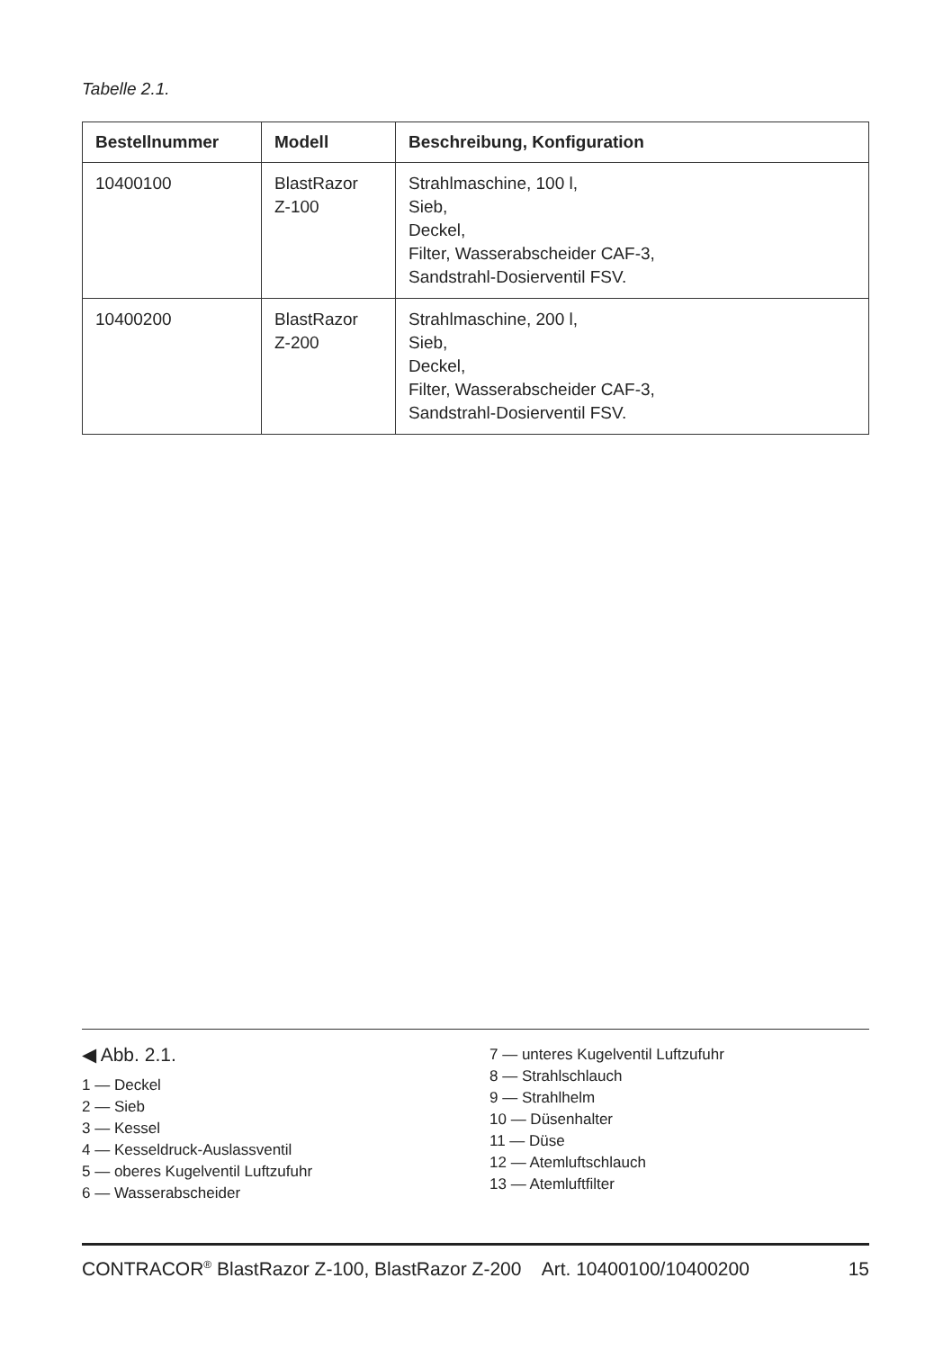Tabelle 2.1.
| Bestellnummer | Modell | Beschreibung, Konfiguration |
| --- | --- | --- |
| 10400100 | BlastRazor Z-100 | Strahlmaschine, 100 l, Sieb, Deckel, Filter, Wasserabscheider CAF-3, Sandstrahl-Dosierventil FSV. |
| 10400200 | BlastRazor Z-200 | Strahlmaschine, 200 l, Sieb, Deckel, Filter, Wasserabscheider CAF-3, Sandstrahl-Dosierventil FSV. |
◀ Abb. 2.1.
1 — Deckel
2 — Sieb
3 — Kessel
4 — Kesseldruck-Auslassventil
5 — oberes Kugelventil Luftzufuhr
6 — Wasserabscheider
7 — unteres Kugelventil Luftzufuhr
8 — Strahlschlauch
9 — Strahlhelm
10 — Düsenhalter
11 — Düse
12 — Atemluftschlauch
13 — Atemluftfilter
CONTRACOR<sup>®</sup> BlastRazor Z-100, BlastRazor Z-200 Art. 10400100/10400200 15